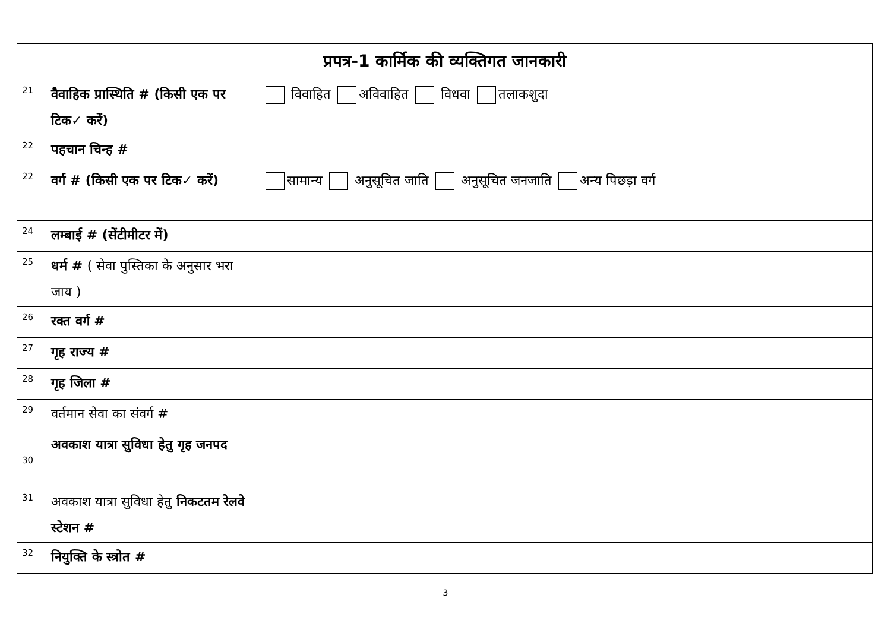| प्रपत्र-1 कार्मिक की व्यक्तिगत जानकारी | | |
| --- | --- | --- |
| 21 | वैवाहिक प्रास्थिति # (किसी एक पर टिक✓ करें) | विवाहित अविवाहित विधवा तलाकशुदा |
| 22 | पहचान चिन्ह # | |
| 22 | वर्ग # (किसी एक पर टिक✓ करें) | सामान्य अनुसूचित जाति अनुसूचित जनजाति अन्य पिछड़ा वर्ग |
| 24 | लम्बाई # (सेंटीमीटर में) | |
| 25 | धर्म # ( सेवा पुस्तिका के अनुसार भरा जाय ) | |
| 26 | रक्त वर्ग # | |
| 27 | गृह राज्य # | |
| 28 | गृह जिला # | |
| 29 | वर्तमान सेवा का संवर्ग # | |
| 30 | अवकाश यात्रा सुविधा हेतु गृह जनपद | |
| 31 | अवकाश यात्रा सुविधा हेतु निकटतम रेलवे स्टेशन # | |
| 32 | नियुक्ति के स्त्रोत # | |
3